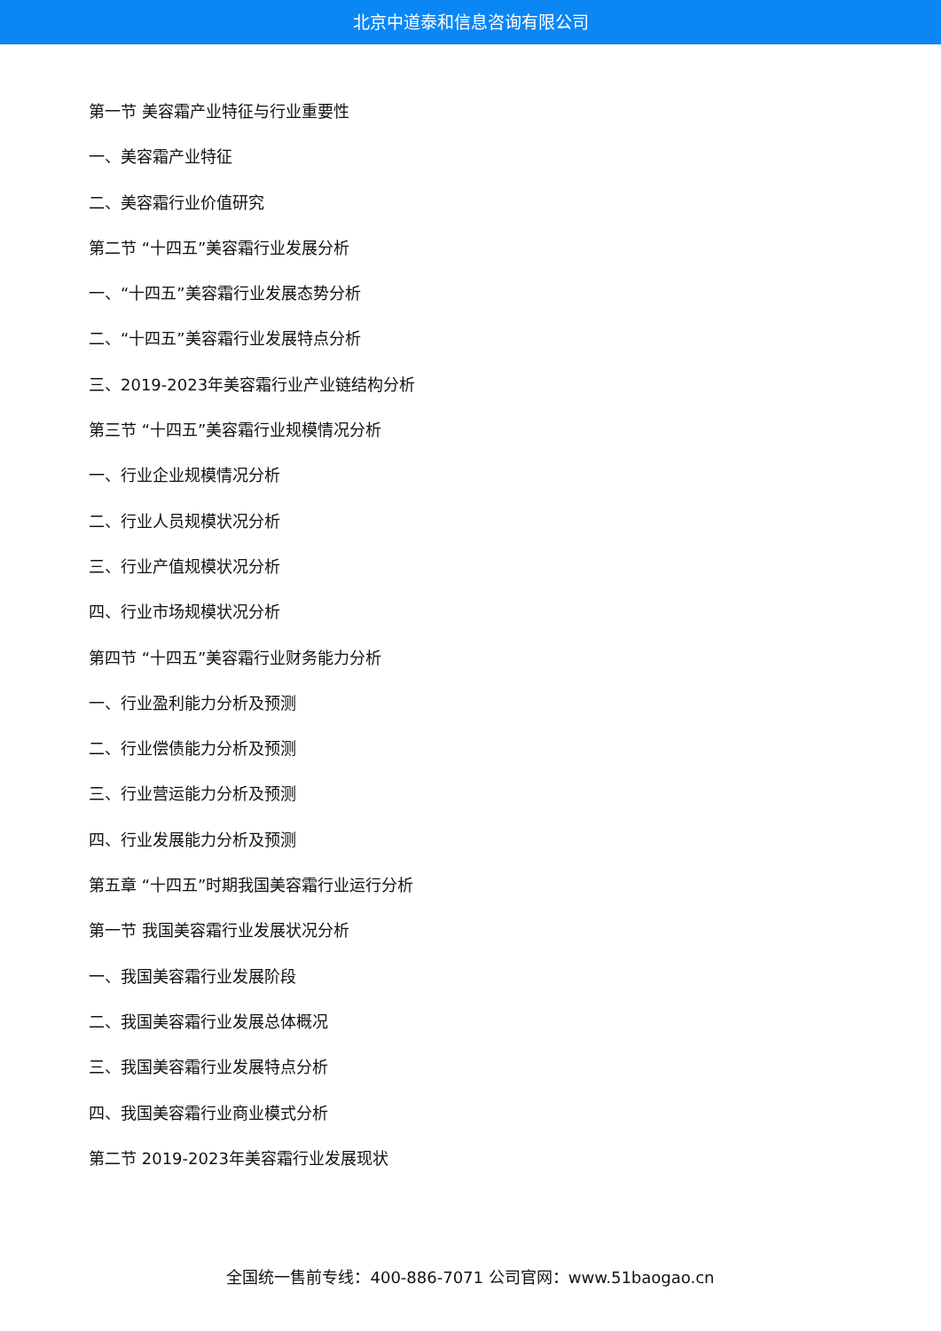北京中道泰和信息咨询有限公司
第一节 美容霜产业特征与行业重要性
一、美容霜产业特征
二、美容霜行业价值研究
第二节 “十四五”美容霜行业发展分析
一、“十四五”美容霜行业发展态势分析
二、“十四五”美容霜行业发展特点分析
三、2019-2023年美容霜行业产业链结构分析
第三节 “十四五”美容霜行业规模情况分析
一、行业企业规模情况分析
二、行业人员规模状况分析
三、行业产值规模状况分析
四、行业市场规模状况分析
第四节 “十四五”美容霜行业财务能力分析
一、行业盈利能力分析及预测
二、行业偿债能力分析及预测
三、行业营运能力分析及预测
四、行业发展能力分析及预测
第五章 “十四五”时期我国美容霜行业运行分析
第一节 我国美容霜行业发展状况分析
一、我国美容霜行业发展阶段
二、我国美容霜行业发展总体概况
三、我国美容霜行业发展特点分析
四、我国美容霜行业商业模式分析
第二节 2019-2023年美容霜行业发展现状
全国统一售前专线：400-886-7071 公司官网：www.51baogao.cn